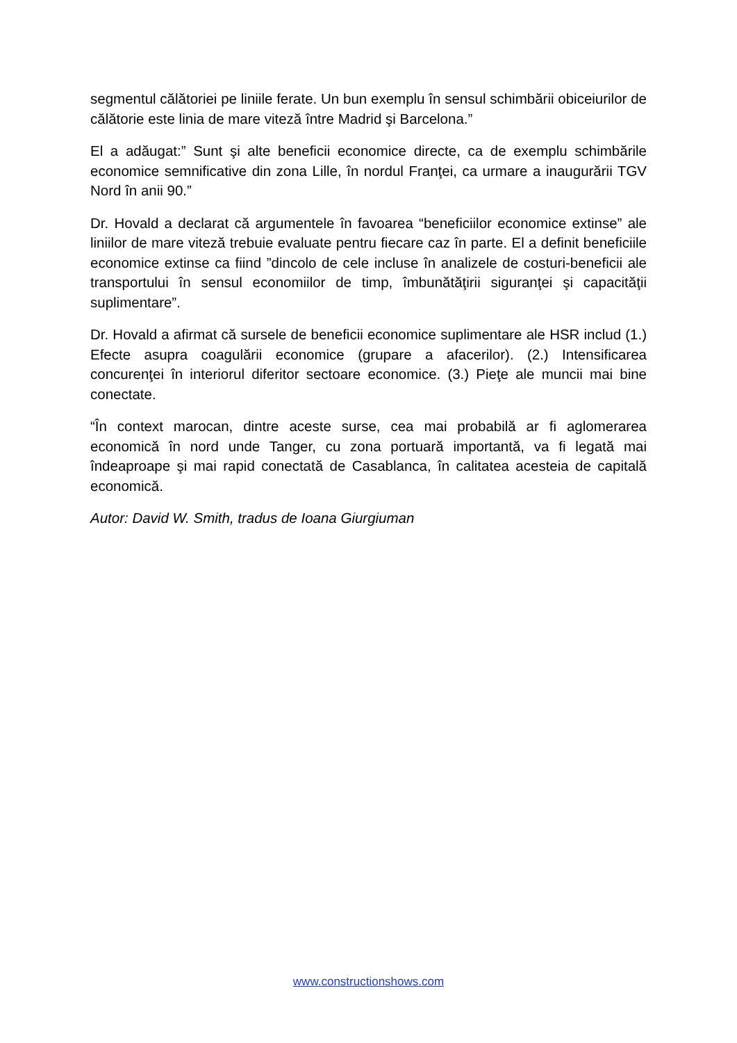segmentul călătoriei pe liniile ferate. Un bun exemplu în sensul schimbării obiceiurilor de călătorie este linia de mare viteză între Madrid şi Barcelona.”
El a adăugat:” Sunt şi alte beneficii economice directe, ca de exemplu schimbările economice semnificative din zona Lille, în nordul Franţei, ca urmare a inaugurării TGV Nord în anii 90.”
Dr. Hovald a declarat că argumentele în favoarea “beneficiilor economice extinse” ale liniilor de mare viteză trebuie evaluate pentru fiecare caz în parte. El a definit beneficiile economice extinse ca fiind ”dincolo de cele incluse în analizele de costuri-beneficii ale transportului în sensul economiilor de timp, îmbunătăţirii siguranţei şi capacităţii suplimentare”.
Dr. Hovald a afirmat că sursele de beneficii economice suplimentare ale HSR includ (1.) Efecte asupra coagulării economice (grupare a afacerilor). (2.) Intensificarea concurenţei în interiorul diferitor sectoare economice. (3.) Pieţe ale muncii mai bine conectate.
“În context marocan, dintre aceste surse, cea mai probabilă ar fi aglomerarea economică în nord unde Tanger, cu zona portuară importantă, va fi legată mai îndeaproape şi mai rapid conectată de Casablanca, în calitatea acesteia de capitală economică.
Autor: David W. Smith, tradus de Ioana Giurgiuman
www.constructionshows.com